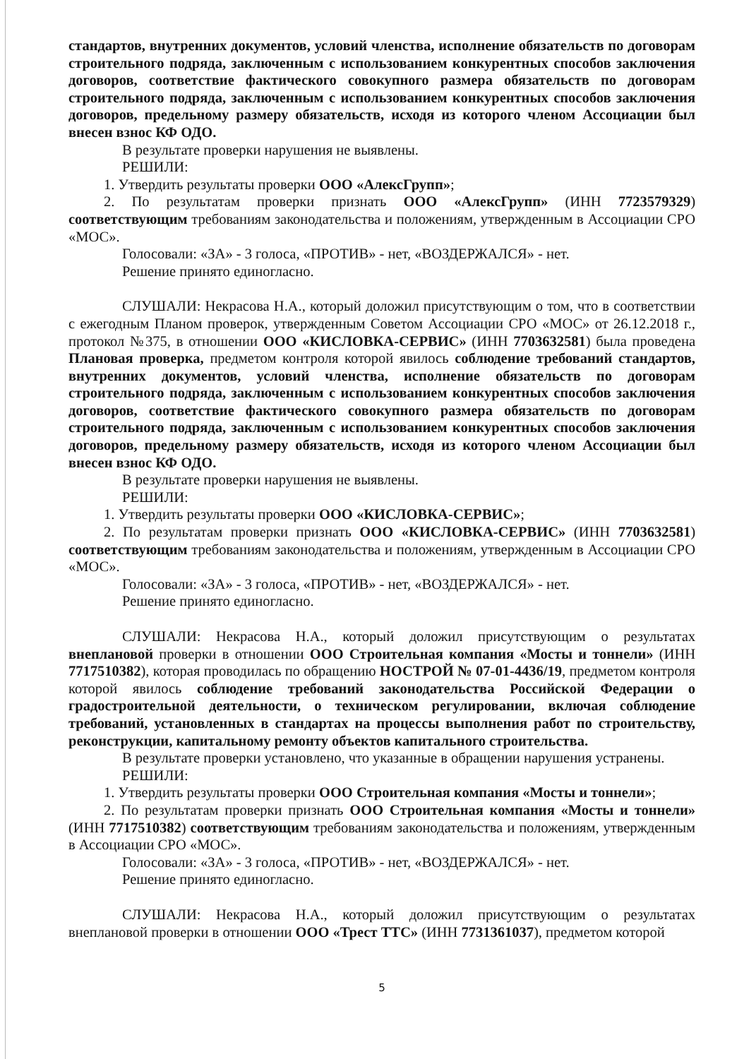стандартов, внутренних документов, условий членства, исполнение обязательств по договорам строительного подряда, заключенным с использованием конкурентных способов заключения договоров, соответствие фактического совокупного размера обязательств по договорам строительного подряда, заключенным с использованием конкурентных способов заключения договоров, предельному размеру обязательств, исходя из которого членом Ассоциации был внесен взнос КФ ОДО.
В результате проверки нарушения не выявлены.
РЕШИЛИ:
1. Утвердить результаты проверки ООО «АлексГрупп»;
2. По результатам проверки признать ООО «АлексГрупп» (ИНН 7723579329) соответствующим требованиям законодательства и положениям, утвержденным в Ассоциации СРО «МОС».
Голосовали: «ЗА» - 3 голоса, «ПРОТИВ» - нет, «ВОЗДЕРЖАЛСЯ» - нет.
Решение принято единогласно.
СЛУШАЛИ: Некрасова Н.А., который доложил присутствующим о том, что в соответствии с ежегодным Планом проверок, утвержденным Советом Ассоциации СРО «МОС» от 26.12.2018 г., протокол №375, в отношении ООО «КИСЛОВКА-СЕРВИС» (ИНН 7703632581) была проведена Плановая проверка, предметом контроля которой явилось соблюдение требований стандартов, внутренних документов, условий членства, исполнение обязательств по договорам строительного подряда, заключенным с использованием конкурентных способов заключения договоров, соответствие фактического совокупного размера обязательств по договорам строительного подряда, заключенным с использованием конкурентных способов заключения договоров, предельному размеру обязательств, исходя из которого членом Ассоциации был внесен взнос КФ ОДО.
В результате проверки нарушения не выявлены.
РЕШИЛИ:
1. Утвердить результаты проверки ООО «КИСЛОВКА-СЕРВИС»;
2. По результатам проверки признать ООО «КИСЛОВКА-СЕРВИС» (ИНН 7703632581) соответствующим требованиям законодательства и положениям, утвержденным в Ассоциации СРО «МОС».
Голосовали: «ЗА» - 3 голоса, «ПРОТИВ» - нет, «ВОЗДЕРЖАЛСЯ» - нет.
Решение принято единогласно.
СЛУШАЛИ: Некрасова Н.А., который доложил присутствующим о результатах внеплановой проверки в отношении ООО Строительная компания «Мосты и тоннели» (ИНН 7717510382), которая проводилась по обращению НОСТРОЙ № 07-01-4436/19, предметом контроля которой явилось соблюдение требований законодательства Российской Федерации о градостроительной деятельности, о техническом регулировании, включая соблюдение требований, установленных в стандартах на процессы выполнения работ по строительству, реконструкции, капитальному ремонту объектов капитального строительства.
В результате проверки установлено, что указанные в обращении нарушения устранены.
РЕШИЛИ:
1. Утвердить результаты проверки ООО Строительная компания «Мосты и тоннели»;
2. По результатам проверки признать ООО Строительная компания «Мосты и тоннели» (ИНН 7717510382) соответствующим требованиям законодательства и положениям, утвержденным в Ассоциации СРО «МОС».
Голосовали: «ЗА» - 3 голоса, «ПРОТИВ» - нет, «ВОЗДЕРЖАЛСЯ» - нет.
Решение принято единогласно.
СЛУШАЛИ: Некрасова Н.А., который доложил присутствующим о результатах внеплановой проверки в отношении ООО «Трест ТТС» (ИНН 7731361037), предметом которой
5